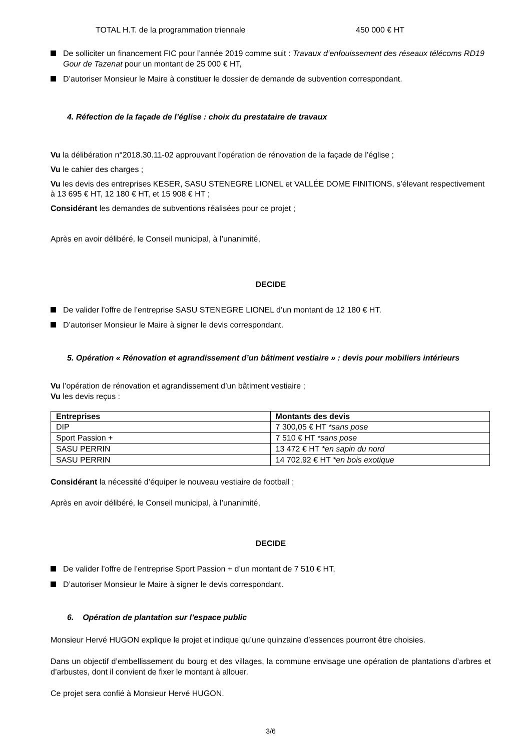TOTAL H.T. de la programmation triennale 450 000 € HT
De solliciter un financement FIC pour l’année 2019 comme suit : Travaux d’enfouissement des réseaux télécoms RD19 Gour de Tazenat pour un montant de 25 000 € HT,
D’autoriser Monsieur le Maire à constituer le dossier de demande de subvention correspondant.
4. Réfection de la façade de l’église : choix du prestataire de travaux
Vu la délibération n°2018.30.11-02 approuvant l’opération de rénovation de la façade de l’église ;
Vu le cahier des charges ;
Vu les devis des entreprises KESER, SASU STENEGRE LIONEL et VALLÉE DOME FINITIONS, s’élevant respectivement à 13 695 € HT, 12 180 € HT, et 15 908 € HT ;
Considérant les demandes de subventions réalisées pour ce projet ;
Après en avoir délibéré, le Conseil municipal, à l’unanimité,
DECIDE
De valider l’offre de l’entreprise SASU STENEGRE LIONEL d’un montant de 12 180 € HT.
D’autoriser Monsieur le Maire à signer le devis correspondant.
5. Opération « Rénovation et agrandissement d’un bâtiment vestiaire » : devis pour mobiliers intérieurs
Vu l’opération de rénovation et agrandissement d’un bâtiment vestiaire ;
Vu les devis reçus :
| Entreprises | Montants des devis |
| --- | --- |
| DIP | 7 300,05 € HT *sans pose |
| Sport Passion + | 7 510 € HT *sans pose |
| SASU PERRIN | 13 472 € HT *en sapin du nord |
| SASU PERRIN | 14 702,92 € HT *en bois exotique |
Considérant la nécessité d’équiper le nouveau vestiaire de football ;
Après en avoir délibéré, le Conseil municipal, à l’unanimité,
DECIDE
De valider l’offre de l’entreprise Sport Passion + d’un montant de 7 510 € HT,
D’autoriser Monsieur le Maire à signer le devis correspondant.
6. Opération de plantation sur l’espace public
Monsieur Hervé HUGON explique le projet et indique qu’une quinzaine d’essences pourront être choisies.
Dans un objectif d’embellissement du bourg et des villages, la commune envisage une opération de plantations d’arbres et d’arbustes, dont il convient de fixer le montant à allouer.
Ce projet sera confié à Monsieur Hervé HUGON.
3/6